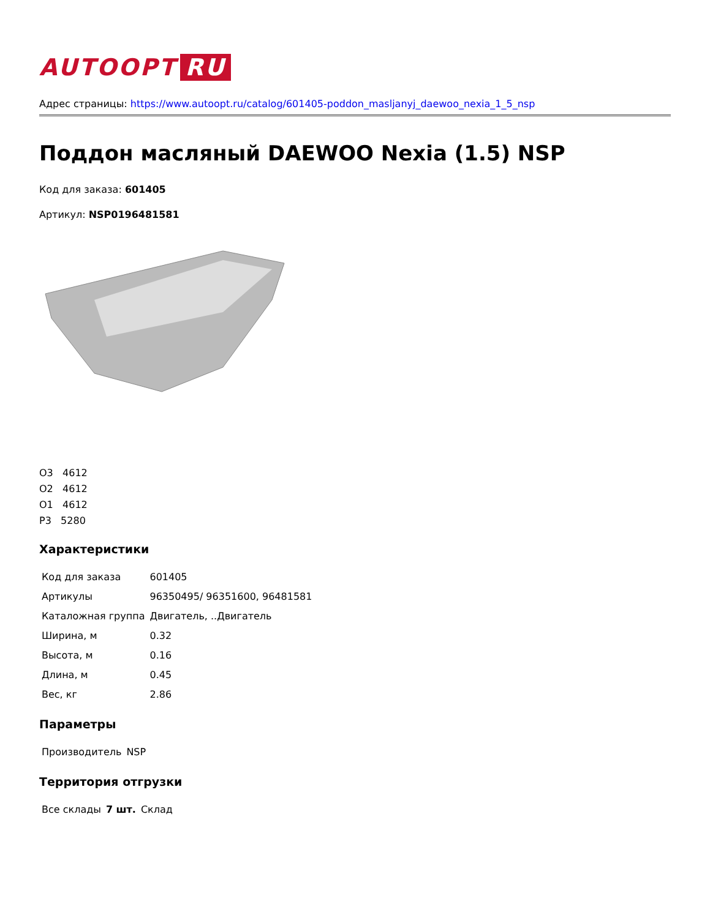AUTOOPT RU
Адрес страницы: https://www.autoopt.ru/catalog/601405-poddon_masljanyj_daewoo_nexia_1_5_nsp
Поддон масляный DAEWOO Nexia (1.5) NSP
Код для заказа: 601405
Артикул: NSP0196481581
O3 4612
O2 4612
O1 4612
P3 5280
Характеристики
| Код для заказа | 601405 |
| Артикулы | 96350495/ 96351600, 96481581 |
| Каталожная группа | Двигатель, ..Двигатель |
| Ширина, м | 0.32 |
| Высота, м | 0.16 |
| Длина, м | 0.45 |
| Вес, кг | 2.86 |
Параметры
| Производитель | NSP |
Территория отгрузки
| Все склады | 7 шт. | Склад |